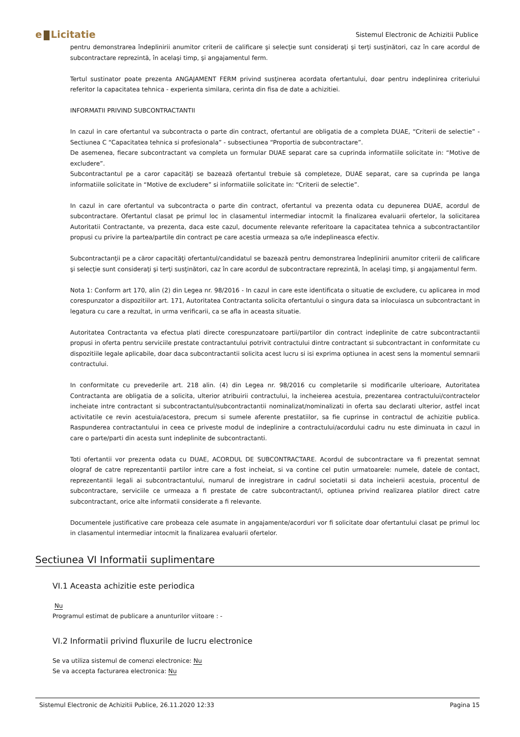e Licitatie
Sistemul Electronic de Achizitii Publice
pentru demonstrarea îndeplinirii anumitor criterii de calificare şi selecţie sunt consideraţi şi terţi susţinători, caz în care acordul de subcontractare reprezintă, în acelaşi timp, şi angajamentul ferm.
Tertul sustinator poate prezenta ANGAJAMENT FERM privind susţinerea acordata ofertantului, doar pentru indeplinirea criteriului referitor la capacitatea tehnica - experienta similara, cerinta din fisa de date a achizitiei.
INFORMATII PRIVIND SUBCONTRACTANTII
In cazul in care ofertantul va subcontracta o parte din contract, ofertantul are obligatia de a completa DUAE, “Criterii de selectie” - Sectiunea C “Capacitatea tehnica si profesionala” - subsectiunea “Proportia de subcontractare”.
De asemenea, fiecare subcontractant va completa un formular DUAE separat care sa cuprinda informatiile solicitate in: “Motive de excludere”.
Subcontractantul pe a caror capacităţi se bazează ofertantul trebuie să completeze, DUAE separat, care sa cuprinda pe langa informatiile solicitate in “Motive de excludere” si informatiile solicitate in: “Criterii de selectie”.
In cazul in care ofertantul va subcontracta o parte din contract, ofertantul va prezenta odata cu depunerea DUAE, acordul de subcontractare. Ofertantul clasat pe primul loc in clasamentul intermediar intocmit la finalizarea evaluarii ofertelor, la solicitarea Autoritatii Contractante, va prezenta, daca este cazul, documente relevante referitoare la capacitatea tehnica a subcontractantilor propusi cu privire la partea/partile din contract pe care acestia urmeaza sa o/le indeplineasca efectiv.
Subcontractanţii pe a căror capacităţi ofertantul/candidatul se bazează pentru demonstrarea îndeplinirii anumitor criterii de calificare şi selecţie sunt consideraţi şi terţi susţinători, caz în care acordul de subcontractare reprezintă, în acelaşi timp, şi angajamentul ferm.
Nota 1: Conform art 170, alin (2) din Legea nr. 98/2016 - In cazul in care este identificata o situatie de excludere, cu aplicarea in mod corespunzator a dispozitiilor art. 171, Autoritatea Contractanta solicita ofertantului o singura data sa inlocuiasca un subcontractant in legatura cu care a rezultat, in urma verificarii, ca se afla in aceasta situatie.
Autoritatea Contractanta va efectua plati directe corespunzatoare partii/partilor din contract indeplinite de catre subcontractantii propusi in oferta pentru serviciile prestate contractantului potrivit contractului dintre contractant si subcontractant in conformitate cu dispozitiile legale aplicabile, doar daca subcontractantii solicita acest lucru si isi exprima optiunea in acest sens la momentul semnarii contractului.
In conformitate cu prevederile art. 218 alin. (4) din Legea nr. 98/2016 cu completarile si modificarile ulterioare, Autoritatea Contractanta are obligatia de a solicita, ulterior atribuirii contractului, la incheierea acestuia, prezentarea contractului/contractelor incheiate intre contractant si subcontractantul/subcontractantii nominalizat/nominalizati in oferta sau declarati ulterior, astfel incat activitatile ce revin acestuia/acestora, precum si sumele aferente prestatiilor, sa fie cuprinse in contractul de achizitie publica. Raspunderea contractantului in ceea ce priveste modul de indeplinire a contractului/acordului cadru nu este diminuata in cazul in care o parte/parti din acesta sunt indeplinite de subcontractanti.
Toti ofertantii vor prezenta odata cu DUAE, ACORDUL DE SUBCONTRACTARE. Acordul de subcontractare va fi prezentat semnat olograf de catre reprezentantii partilor intre care a fost incheiat, si va contine cel putin urmatoarele: numele, datele de contact, reprezentantii legali ai subcontractantului, numarul de inregistrare in cadrul societatii si data incheierii acestuia, procentul de subcontractare, serviciile ce urmeaza a fi prestate de catre subcontractant/i, optiunea privind realizarea platilor direct catre subcontractant, orice alte informatii considerate a fi relevante.
Documentele justificative care probeaza cele asumate in angajamente/acorduri vor fi solicitate doar ofertantului clasat pe primul loc in clasamentul intermediar intocmit la finalizarea evaluarii ofertelor.
Sectiunea VI Informatii suplimentare
VI.1 Aceasta achizitie este periodica
Nu
Programul estimat de publicare a anunturilor viitoare : -
VI.2 Informatii privind fluxurile de lucru electronice
Se va utiliza sistemul de comenzi electronice: Nu
Se va accepta facturarea electronica: Nu
Sistemul Electronic de Achizitii Publice, 26.11.2020 12:33 Pagina 15